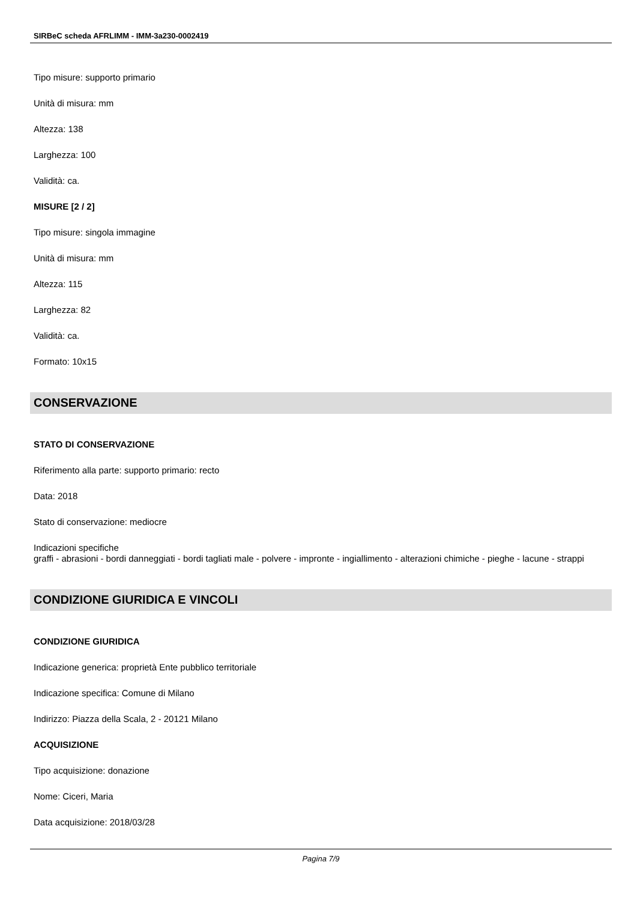SIRBeC scheda AFRLIMM - IMM-3a230-0002419
Tipo misure: supporto primario
Unità di misura: mm
Altezza: 138
Larghezza: 100
Validità: ca.
MISURE [2 / 2]
Tipo misure: singola immagine
Unità di misura: mm
Altezza: 115
Larghezza: 82
Validità: ca.
Formato: 10x15
CONSERVAZIONE
STATO DI CONSERVAZIONE
Riferimento alla parte: supporto primario: recto
Data: 2018
Stato di conservazione: mediocre
Indicazioni specifiche
graffi - abrasioni - bordi danneggiati - bordi tagliati male - polvere - impronte - ingiallimento - alterazioni chimiche - pieghe - lacune - strappi
CONDIZIONE GIURIDICA E VINCOLI
CONDIZIONE GIURIDICA
Indicazione generica: proprietà Ente pubblico territoriale
Indicazione specifica: Comune di Milano
Indirizzo: Piazza della Scala, 2 - 20121 Milano
ACQUISIZIONE
Tipo acquisizione: donazione
Nome: Ciceri, Maria
Data acquisizione: 2018/03/28
Pagina 7/9